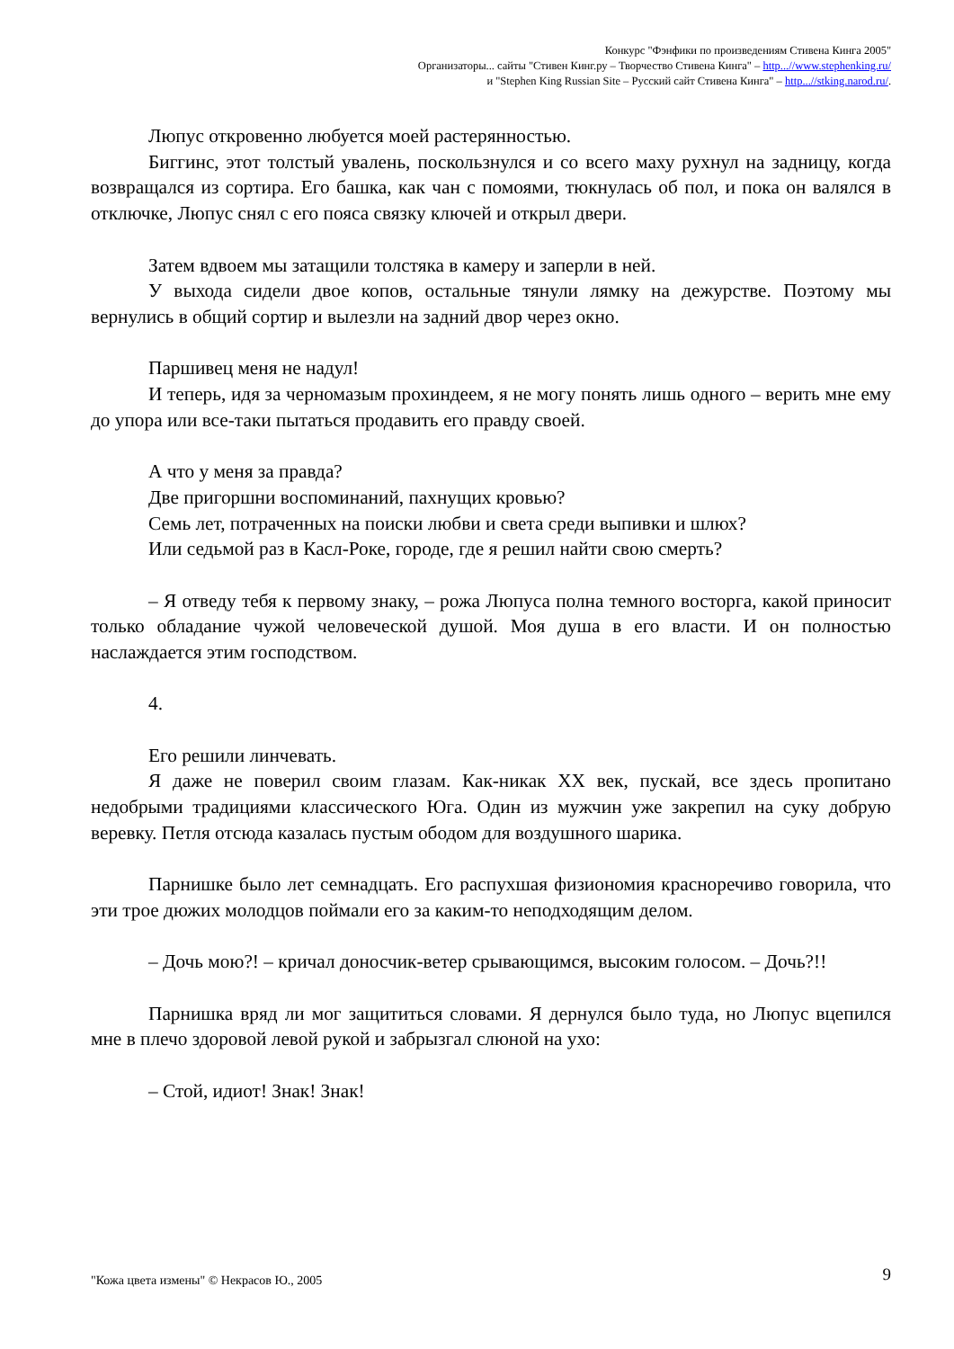Конкурс "Фэнфики по произведениям Стивена Кинга 2005"
Организаторы... сайты "Стивен Кинг.ру – Творчество Стивена Кинга" – http...//www.stephenking.ru/
и "Stephen King Russian Site – Русский сайт Стивена Кинга" – http...//stking.narod.ru/.
Люпус откровенно любуется моей растерянностью.
Биггинс, этот толстый увалень, поскользнулся и со всего маху рухнул на задницу, когда возвращался из сортира. Его башка, как чан с помоями, тюкнулась об пол, и пока он валялся в отключке, Люпус снял с его пояса связку ключей и открыл двери.
Затем вдвоем мы затащили толстяка в камеру и заперли в ней.
У выхода сидели двое копов, остальные тянули лямку на дежурстве. Поэтому мы вернулись в общий сортир и вылезли на задний двор через окно.
Паршивец меня не надул!
И теперь, идя за черномазым прохиндеем, я не могу понять лишь одного – верить мне ему до упора или все-таки пытаться продавить его правду своей.
А что у меня за правда?
Две пригоршни воспоминаний, пахнущих кровью?
Семь лет, потраченных на поиски любви и света среди выпивки и шлюх?
Или седьмой раз в Касл-Роке, городе, где я решил найти свою смерть?
– Я отведу тебя к первому знаку, – рожа Люпуса полна темного восторга, какой приносит только обладание чужой человеческой душой. Моя душа в его власти. И он полностью наслаждается этим господством.
4.
Его решили линчевать.
Я даже не поверил своим глазам. Как-никак XX век, пускай, все здесь пропитано недобрыми традициями классического Юга. Один из мужчин уже закрепил на суку добрую веревку. Петля отсюда казалась пустым ободом для воздушного шарика.
Парнишке было лет семнадцать. Его распухшая физиономия красноречиво говорила, что эти трое дюжих молодцов поймали его за каким-то неподходящим делом.
– Дочь мою?! – кричал доносчик-ветер срывающимся, высоким голосом. – Дочь?!!
Парнишка вряд ли мог защититься словами. Я дернулся было туда, но Люпус вцепился мне в плечо здоровой левой рукой и забрызгал слюной на ухо:
– Стой, идиот! Знак! Знак!
9 "Кожа цвета измены" © Некрасов Ю., 2005